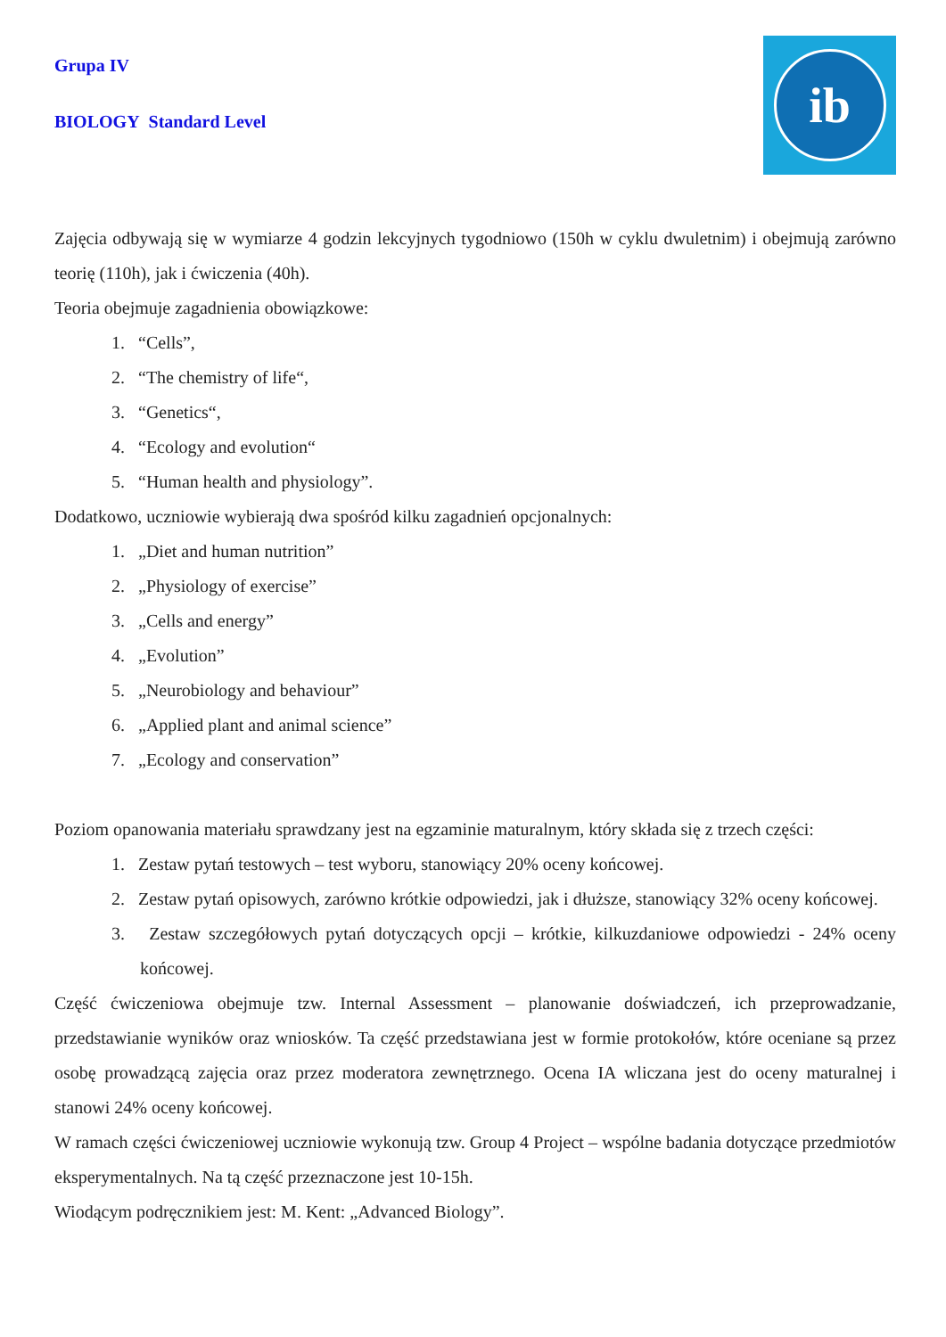ib
Grupa IV
BIOLOGY Standard Level
Zajęcia odbywają się w wymiarze 4 godzin lekcyjnych tygodniowo (150h w cyklu dwuletnim) i obejmują zarówno teorię (110h), jak i ćwiczenia (40h).
Teoria obejmuje zagadnienia obowiązkowe:
1. “Cells”,
2. “The chemistry of life“,
3. “Genetics“,
4. “Ecology and evolution“
5. “Human health and physiology”.
Dodatkowo, uczniowie wybierają dwa spośród kilku zagadnień opcjonalnych:
1. „Diet and human nutrition”
2. „Physiology of exercise”
3. „Cells and energy”
4. „Evolution”
5. „Neurobiology and behaviour”
6. „Applied plant and animal science”
7. „Ecology and conservation”
Poziom opanowania materiału sprawdzany jest na egzaminie maturalnym, który składa się z trzech części:
1. Zestaw pytań testowych – test wyboru, stanowiący 20% oceny końcowej.
2. Zestaw pytań opisowych, zarówno krótkie odpowiedzi, jak i dłuższe, stanowiący 32% oceny końcowej.
3. Zestaw szczegółowych pytań dotyczących opcji – krótkie, kilkuzdaniowe odpowiedzi - 24% oceny końcowej.
Część ćwiczeniowa obejmuje tzw. Internal Assessment – planowanie doświadczeń, ich przeprowadzanie, przedstawianie wyników oraz wniosków. Ta część przedstawiana jest w formie protokołów, które oceniane są przez osobę prowadzącą zajęcia oraz przez moderatora zewnętrznego. Ocena IA wliczana jest do oceny maturalnej i stanowi 24% oceny końcowej.
W ramach części ćwiczeniowej uczniowie wykonują tzw. Group 4 Project – wspólne badania dotyczące przedmiotów eksperymentalnych. Na tą część przeznaczone jest 10-15h.
Wiodącym podręcznikiem jest: M. Kent: „Advanced Biology”.